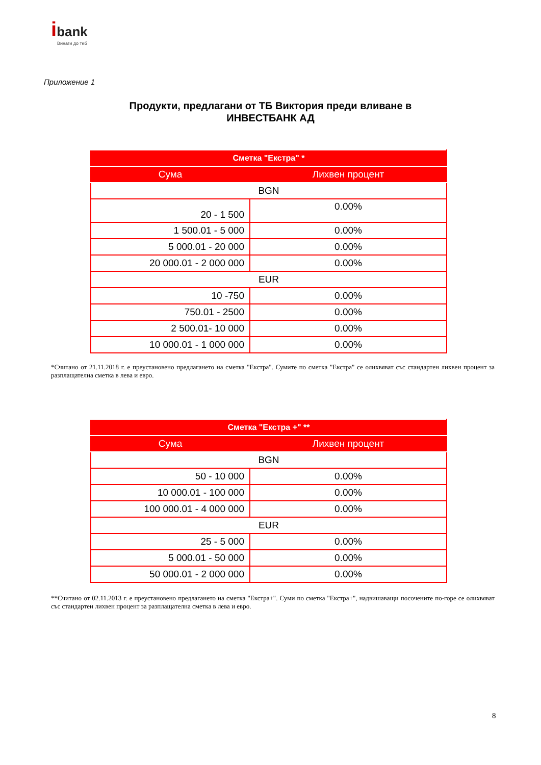ibank
Винаги до теб
Приложение 1
Продукти, предлагани от ТБ Виктория преди вливане в
ИНВЕСТБАНК АД
| Сметка "Екстра" * | |
| --- | --- |
| Сума | Лихвен процент |
| BGN | |
| 20 - 1 500 | 0.00% |
| 1 500.01 - 5 000 | 0.00% |
| 5 000.01 - 20 000 | 0.00% |
| 20 000.01 - 2 000 000 | 0.00% |
| EUR | |
| 10 -750 | 0.00% |
| 750.01 - 2500 | 0.00% |
| 2 500.01- 10 000 | 0.00% |
| 10 000.01 - 1 000 000 | 0.00% |
*Считано от 21.11.2018 г. е преустановено предлагането на сметка "Екстра". Сумите по сметка "Екстра" се олихвяват със стандартен лихвен процент за разплащателна сметка в лева и евро.
| Сметка "Екстра +" ** | |
| --- | --- |
| Сума | Лихвен процент |
| BGN | |
| 50 - 10 000 | 0.00% |
| 10 000.01 - 100 000 | 0.00% |
| 100 000.01 - 4 000 000 | 0.00% |
| EUR | |
| 25 - 5 000 | 0.00% |
| 5 000.01 - 50 000 | 0.00% |
| 50 000.01 - 2 000 000 | 0.00% |
**Считано от 02.11.2013 г. е преустановено предлагането на сметка "Екстра+". Суми по сметка "Екстра+", надвишаващи посочените по-горе се олихвяват със стандартен лихвен процент за разплащателна сметка в лева и евро.
8